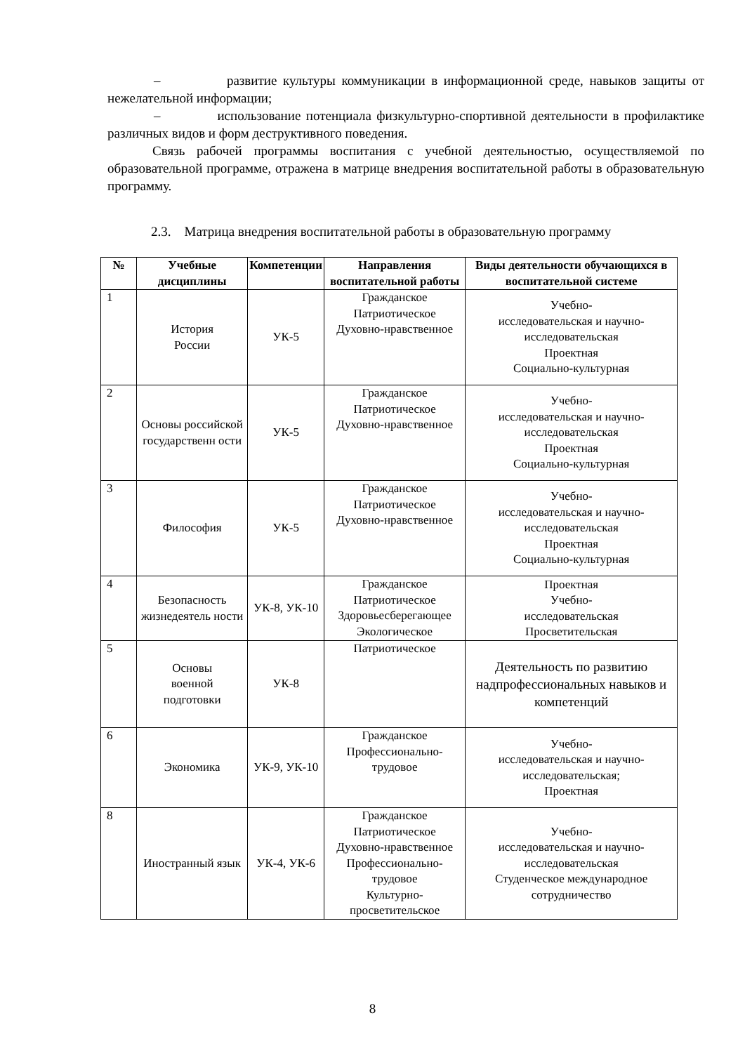– развитие культуры коммуникации в информационной среде, навыков защиты от нежелательной информации;
– использование потенциала физкультурно-спортивной деятельности в профилактике различных видов и форм деструктивного поведения.
Связь рабочей программы воспитания с учебной деятельностью, осуществляемой по образовательной программе, отражена в матрице внедрения воспитательной работы в образовательную программу.
2.3. Матрица внедрения воспитательной работы в образовательную программу
| № | Учебные дисциплины | Компетенции | Направления воспитательной работы | Виды деятельности обучающихся в воспитательной системе |
| --- | --- | --- | --- | --- |
| 1 | История России | УК-5 | Гражданское Патриотическое Духовно-нравственное | Учебно- исследовательская и научно- исследовательская Проектная Социально-культурная |
| 2 | Основы российской государственн ости | УК-5 | Гражданское Патриотическое Духовно-нравственное | Учебно- исследовательская и научно- исследовательская Проектная Социально-культурная |
| 3 | Философия | УК-5 | Гражданское Патриотическое Духовно-нравственное | Учебно- исследовательская и научно- исследовательская Проектная Социально-культурная |
| 4 | Безопасность жизнедеятель ности | УК-8, УК-10 | Гражданское Патриотическое Здоровьесберегающее Экологическое | Проектная Учебно- исследовательская Просветительская |
| 5 | Основы военной подготовки | УК-8 | Патриотическое | Деятельность по развитию надпрофессиональных навыков и компетенций |
| 6 | Экономика | УК-9, УК-10 | Гражданское Профессионально-трудовое | Учебно- исследовательская и научно- исследовательская; Проектная |
| 8 | Иностранный язык | УК-4, УК-6 | Гражданское Патриотическое Духовно-нравственное Профессионально-трудовое Культурно- просветительское | Учебно- исследовательская и научно- исследовательская Студенческое международное сотрудничество |
8